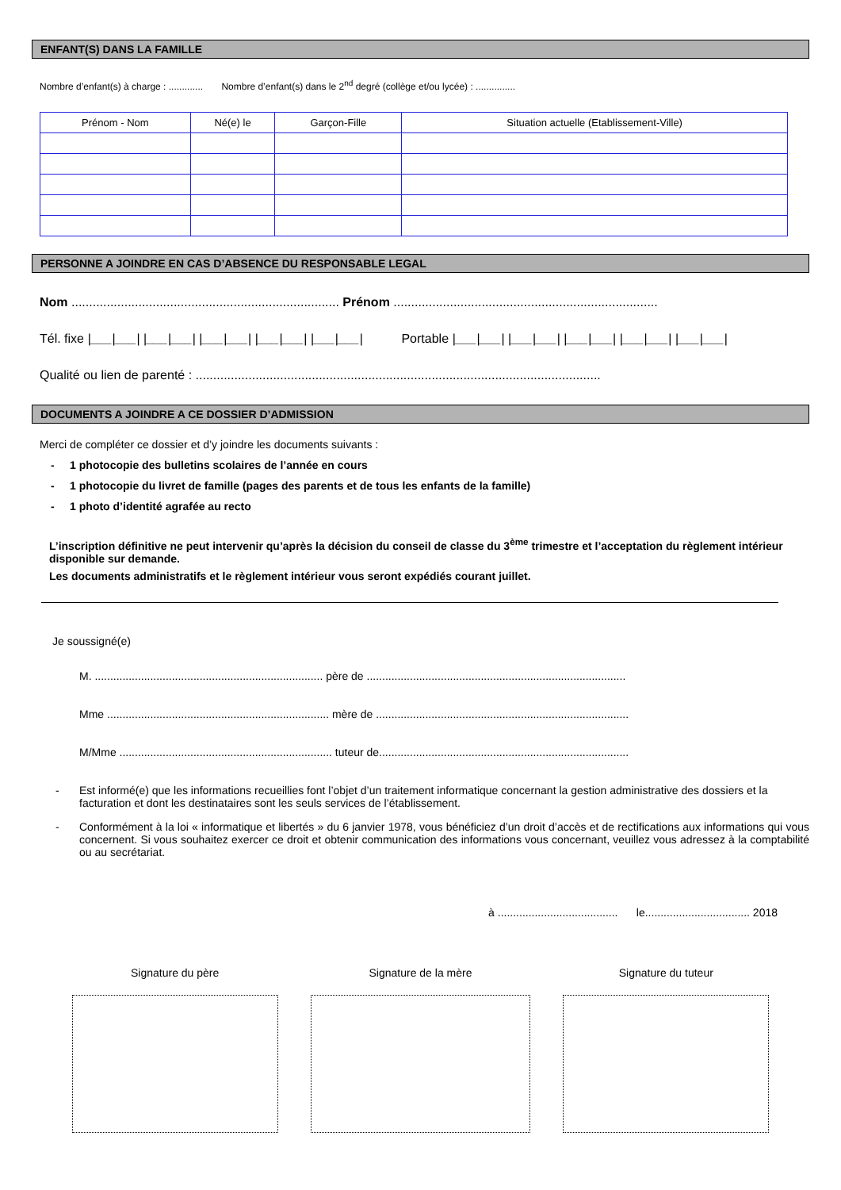ENFANT(S) DANS LA FAMILLE
Nombre d’enfant(s) à charge : ............. Nombre d’enfant(s) dans le 2<sup>nd</sup> degré (collège et/ou lycée) : ...............
| Prénom - Nom | Né(e) le | Garçon-Fille | Situation actuelle (Etablissement-Ville) |
| --- | --- | --- | --- |
PERSONNE A JOINDRE EN CAS D’ABSENCE DU RESPONSABLE LEGAL
Nom ............................................................................ Prénom ...........................................................................
Tél. fixe |___|___| |___|___| |___|___| |___|___| |___|___| Portable |___|___| |___|___| |___|___| |___|___| |___|___|
Qualité ou lien de parenté : ...................................................................................................................
DOCUMENTS A JOINDRE A CE DOSSIER D’ADMISSION
Merci de compléter ce dossier et d’y joindre les documents suivants :
- 1 photocopie des bulletins scolaires de l’année en cours
- 1 photocopie du livret de famille (pages des parents et de tous les enfants de la famille)
- 1 photo d’identité agrafée au recto
L’inscription définitive ne peut intervenir qu’après la décision du conseil de classe du 3<sup>ème</sup> trimestre et l’acceptation du règlement intérieur disponible sur demande.
Les documents administratifs et le règlement intérieur vous seront expédiés courant juillet.
Je soussigné(e)
M. .......................................................................... père de ....................................................................................
Mme ........................................................................ mère de ..................................................................................
M/Mme ..................................................................... tuteur de.................................................................................
- Est informé(e) que les informations recueillies font l’objet d’un traitement informatique concernant la gestion administrative des dossiers et la facturation et dont les destinataires sont les seuls services de l’établissement.
- Conformément à la loi « informatique et libertés » du 6 janvier 1978, vous bénéficiez d’un droit d’accès et de rectifications aux informations qui vous concernent. Si vous souhaitez exercer ce droit et obtenir communication des informations vous concernant, veuillez vous adressez à la comptabilité ou au secrétariat.
à ....................................... le.................................. 2018
Signature du père Signature de la mère Signature du tuteur